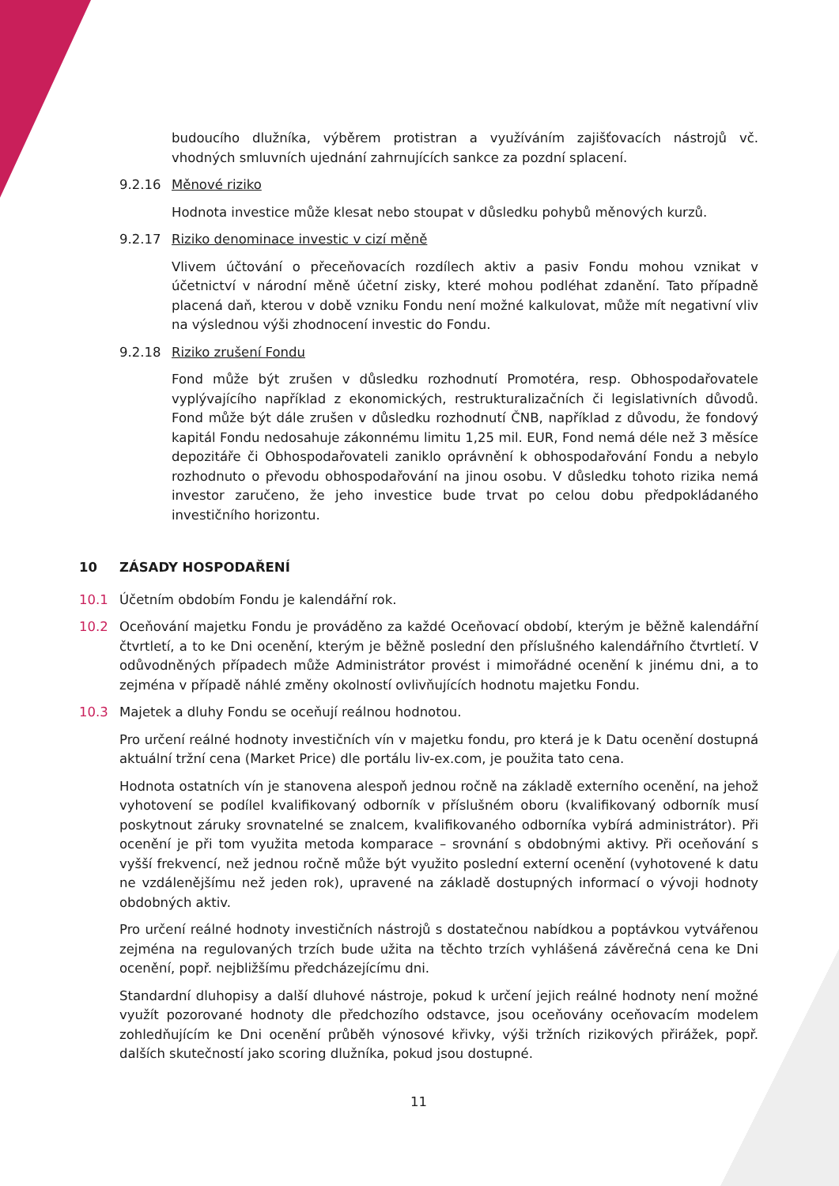budoucího dlužníka, výběrem protistran a využíváním zajišťovacích nástrojů vč. vhodných smluvních ujednání zahrnujících sankce za pozdní splacení.
9.2.16 Měnové riziko
Hodnota investice může klesat nebo stoupat v důsledku pohybů měnových kurzů.
9.2.17 Riziko denominace investic v cizí měně
Vlivem účtování o přeceňovacích rozdílech aktiv a pasiv Fondu mohou vznikat v účetnictví v národní měně účetní zisky, které mohou podléhat zdanění. Tato případně placená daň, kterou v době vzniku Fondu není možné kalkulovat, může mít negativní vliv na výslednou výši zhodnocení investic do Fondu.
9.2.18 Riziko zrušení Fondu
Fond může být zrušen v důsledku rozhodnutí Promotéra, resp. Obhospodařovatele vyplývajícího například z ekonomických, restrukturalizačních či legislativních důvodů. Fond může být dále zrušen v důsledku rozhodnutí ČNB, například z důvodu, že fondový kapitál Fondu nedosahuje zákonnému limitu 1,25 mil. EUR, Fond nemá déle než 3 měsíce depozitáře či Obhospodařovateli zaniklo oprávnění k obhospodařování Fondu a nebylo rozhodnuto o převodu obhospodařování na jinou osobu. V důsledku tohoto rizika nemá investor zaručeno, že jeho investice bude trvat po celou dobu předpokládaného investičního horizontu.
10 ZÁSADY HOSPODAŘENÍ
10.1 Účetním obdobím Fondu je kalendářní rok.
10.2 Oceňování majetku Fondu je prováděno za každé Oceňovací období, kterým je běžně kalendářní čtvrtletí, a to ke Dni ocenění, kterým je běžně poslední den příslušného kalendářního čtvrtletí. V odůvodněných případech může Administrátor provést i mimořádné ocenění k jinému dni, a to zejména v případě náhlé změny okolností ovlivňujících hodnotu majetku Fondu.
10.3 Majetek a dluhy Fondu se oceňují reálnou hodnotou.
Pro určení reálné hodnoty investičních vín v majetku fondu, pro která je k Datu ocenění dostupná aktuální tržní cena (Market Price) dle portálu liv-ex.com, je použita tato cena.
Hodnota ostatních vín je stanovena alespoň jednou ročně na základě externího ocenění, na jehož vyhotovení se podílel kvalifikovaný odborník v příslušném oboru (kvalifikovaný odborník musí poskytnout záruky srovnatelné se znalcem, kvalifikovaného odborníka vybírá administrátor). Při ocenění je při tom využita metoda komparace – srovnání s obdobnými aktivy. Při oceňování s vyšší frekvencí, než jednou ročně může být využito poslední externí ocenění (vyhotovené k datu ne vzdálenějšímu než jeden rok), upravené na základě dostupných informací o vývoji hodnoty obdobných aktiv.
Pro určení reálné hodnoty investičních nástrojů s dostatečnou nabídkou a poptávkou vytvářenou zejména na regulovaných trzích bude užita na těchto trzích vyhlášená závěrečná cena ke Dni ocenění, popř. nejbližšímu předcházejícímu dni.
Standardní dluhopisy a další dluhové nástroje, pokud k určení jejich reálné hodnoty není možné využít pozorované hodnoty dle předchozího odstavce, jsou oceňovány oceňovacím modelem zohledňujícím ke Dni ocenění průběh výnosové křivky, výši tržních rizikových přirážek, popř. dalších skutečností jako scoring dlužníka, pokud jsou dostupné.
11